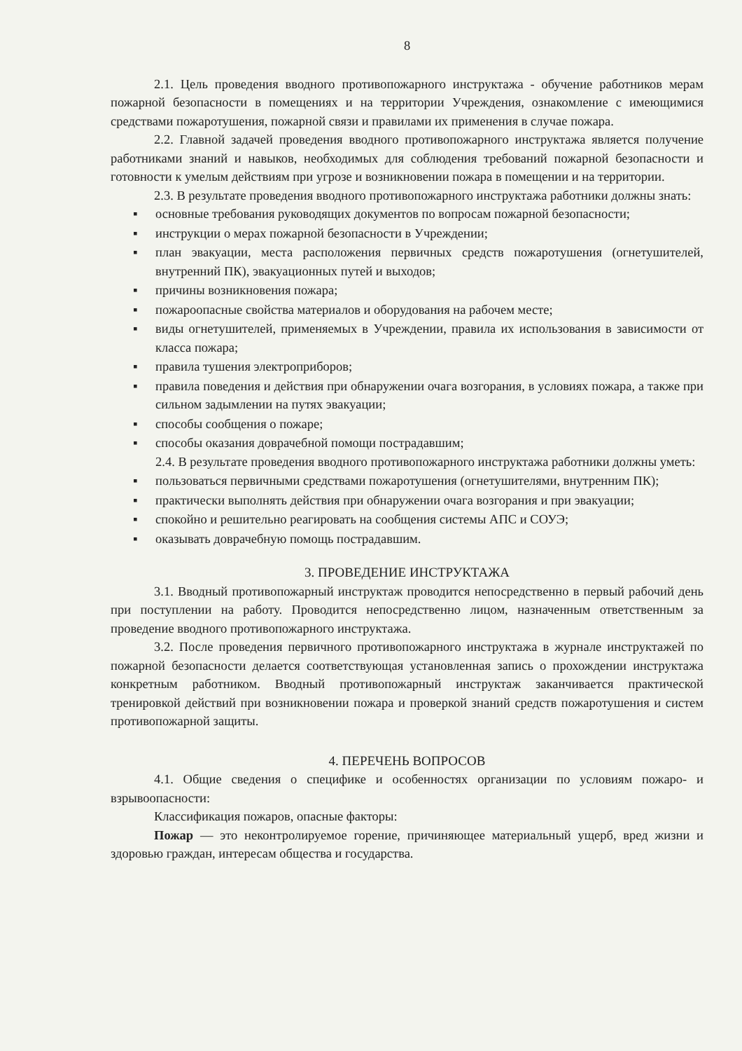8
2.1. Цель проведения вводного противопожарного инструктажа - обучение работников мерам пожарной безопасности в помещениях и на территории Учреждения, ознакомление с имеющимися средствами пожаротушения, пожарной связи и правилами их применения в случае пожара.
2.2. Главной задачей проведения вводного противопожарного инструктажа является получение работниками знаний и навыков, необходимых для соблюдения требований пожарной безопасности и готовности к умелым действиям при угрозе и возникновении пожара в помещении и на территории.
2.3. В результате проведения вводного противопожарного инструктажа работники должны знать:
▪ основные требования руководящих документов по вопросам пожарной безопасности;
▪ инструкции о мерах пожарной безопасности в Учреждении;
▪ план эвакуации, места расположения первичных средств пожаротушения (огнетушителей, внутренний ПК), эвакуационных путей и выходов;
▪ причины возникновения пожара;
▪ пожароопасные свойства материалов и оборудования на рабочем месте;
▪ виды огнетушителей, применяемых в Учреждении, правила их использования в зависимости от класса пожара;
▪ правила тушения электроприборов;
▪ правила поведения и действия при обнаружении очага возгорания, в условиях пожара, а также при сильном задымлении на путях эвакуации;
▪ способы сообщения о пожаре;
▪ способы оказания доврачебной помощи пострадавшим;
2.4. В результате проведения вводного противопожарного инструктажа работники должны уметь:
▪ пользоваться первичными средствами пожаротушения (огнетушителями, внутренним ПК);
▪ практически выполнять действия при обнаружении очага возгорания и при эвакуации;
▪ спокойно и решительно реагировать на сообщения системы АПС и СОУЭ;
▪ оказывать доврачебную помощь пострадавшим.
3. ПРОВЕДЕНИЕ ИНСТРУКТАЖА
3.1. Вводный противопожарный инструктаж проводится непосредственно в первый рабочий день при поступлении на работу. Проводится непосредственно лицом, назначенным ответственным за проведение вводного противопожарного инструктажа.
3.2. После проведения первичного противопожарного инструктажа в журнале инструктажей по пожарной безопасности делается соответствующая установленная запись о прохождении инструктажа конкретным работником. Вводный противопожарный инструктаж заканчивается практической тренировкой действий при возникновении пожара и проверкой знаний средств пожаротушения и систем противопожарной защиты.
4. ПЕРЕЧЕНЬ ВОПРОСОВ
4.1. Общие сведения о специфике и особенностях организации по условиям пожаро- и взрывоопасности:
Классификация пожаров, опасные факторы:
Пожар — это неконтролируемое горение, причиняющее материальный ущерб, вред жизни и здоровью граждан, интересам общества и государства.